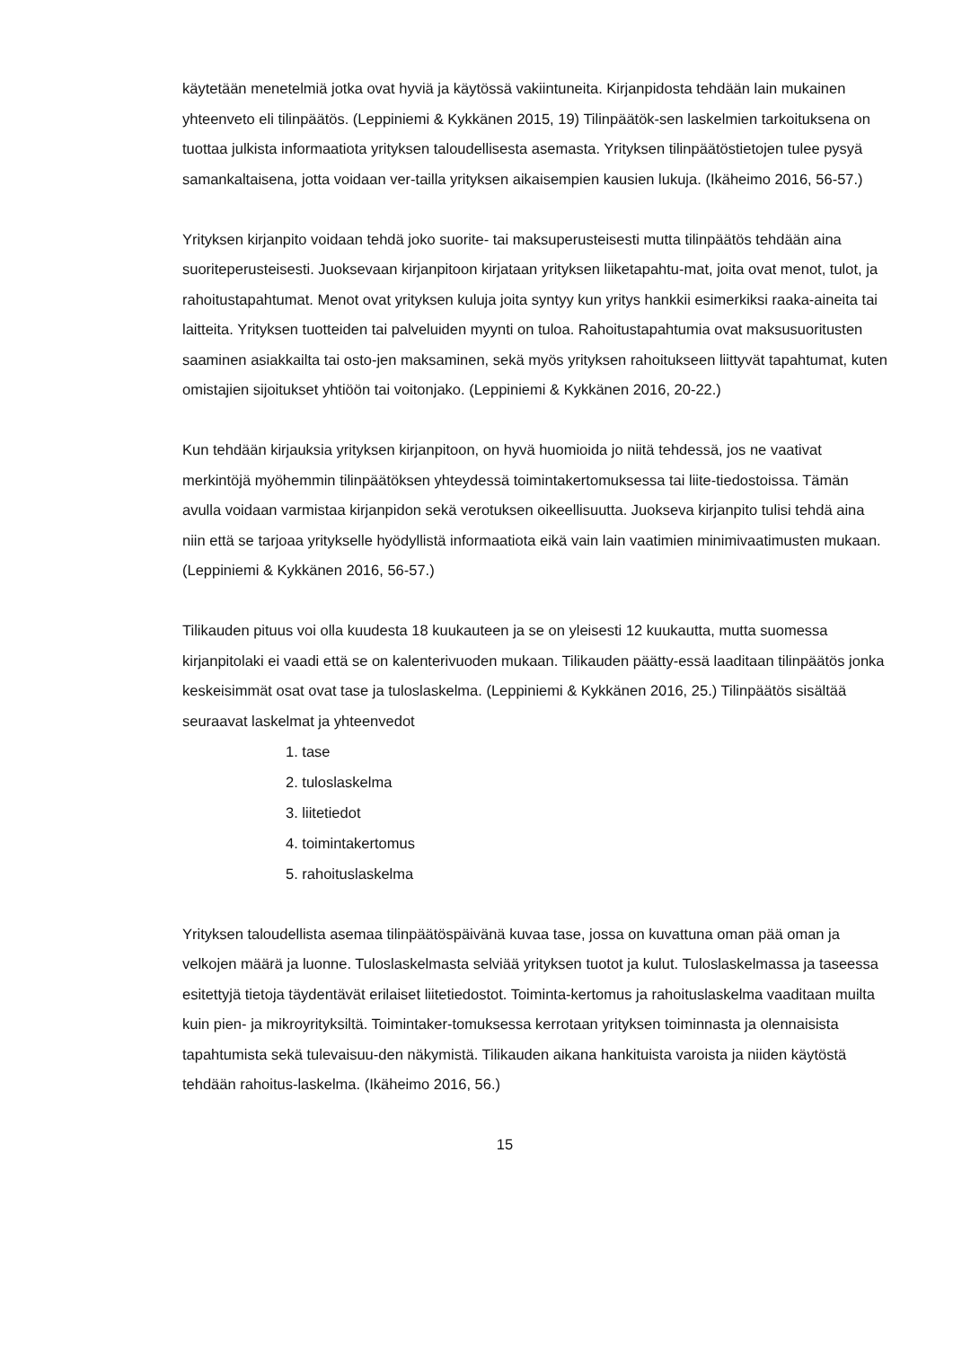käytetään menetelmiä jotka ovat hyviä ja käytössä vakiintuneita. Kirjanpidosta tehdään lain mukainen yhteenveto eli tilinpäätös. (Leppiniemi & Kykkänen 2015, 19) Tilinpäätök-sen laskelmien tarkoituksena on tuottaa julkista informaatiota yrityksen taloudellisesta asemasta. Yrityksen tilinpäätöstietojen tulee pysyä samankaltaisena, jotta voidaan ver-tailla yrityksen aikaisempien kausien lukuja. (Ikäheimo 2016, 56-57.)
Yrityksen kirjanpito voidaan tehdä joko suorite- tai maksuperusteisesti mutta tilinpäätös tehdään aina suoriteperusteisesti. Juoksevaan kirjanpitoon kirjataan yrityksen liiketapahtu-mat, joita ovat menot, tulot, ja rahoitustapahtumat. Menot ovat yrityksen kuluja joita syntyy kun yritys hankkii esimerkiksi raaka-aineita tai laitteita. Yrityksen tuotteiden tai palveluiden myynti on tuloa. Rahoitustapahtumia ovat maksusuoritusten saaminen asiakkailta tai osto-jen maksaminen, sekä myös yrityksen rahoitukseen liittyvät tapahtumat, kuten omistajien sijoitukset yhtiöön tai voitonjako. (Leppiniemi & Kykkänen 2016, 20-22.)
Kun tehdään kirjauksia yrityksen kirjanpitoon, on hyvä huomioida jo niitä tehdessä, jos ne vaativat merkintöjä myöhemmin tilinpäätöksen yhteydessä toimintakertomuksessa tai liite-tiedostoissa. Tämän avulla voidaan varmistaa kirjanpidon sekä verotuksen oikeellisuutta. Juokseva kirjanpito tulisi tehdä aina niin että se tarjoaa yritykselle hyödyllistä informaatiota eikä vain lain vaatimien minimivaatimusten mukaan. (Leppiniemi & Kykkänen 2016, 56-57.)
Tilikauden pituus voi olla kuudesta 18 kuukauteen ja se on yleisesti 12 kuukautta, mutta suomessa kirjanpitolaki ei vaadi että se on kalenterivuoden mukaan. Tilikauden päätty-essä laaditaan tilinpäätös jonka keskeisimmät osat ovat tase ja tuloslaskelma. (Leppiniemi & Kykkänen 2016, 25.) Tilinpäätös sisältää seuraavat laskelmat ja yhteenvedot
1. tase
2. tuloslaskelma
3. liitetiedot
4. toimintakertomus
5. rahoituslaskelma
Yrityksen taloudellista asemaa tilinpäätöspäivänä kuvaa tase, jossa on kuvattuna oman pää oman ja velkojen määrä ja luonne. Tuloslaskelmasta selviää yrityksen tuotot ja kulut. Tuloslaskelmassa ja taseessa esitettyjä tietoja täydentävät erilaiset liitetiedostot. Toiminta-kertomus ja rahoituslaskelma vaaditaan muilta kuin pien- ja mikroyrityksiltä. Toimintaker-tomuksessa kerrotaan yrityksen toiminnasta ja olennaisista tapahtumista sekä tulevaisuu-den näkymistä. Tilikauden aikana hankituista varoista ja niiden käytöstä tehdään rahoitus-laskelma. (Ikäheimo 2016, 56.)
15